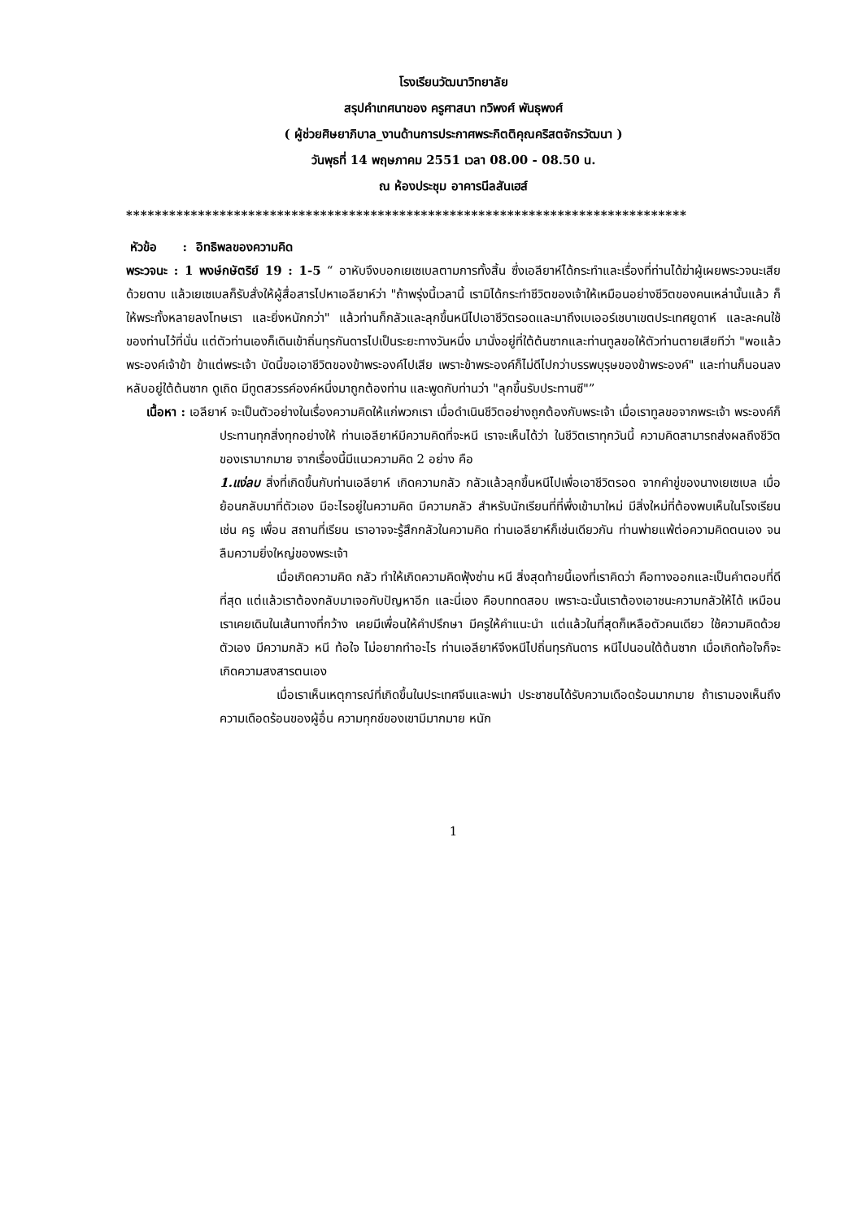โรงเรียนวัฒนาวิทยาลัย
สรุปคำเทศนาของ ครูศาสนา ทวิพงศ์ พันธุพงศ์
( ผู้ช่วยศิษยาภิบาล_งานด้านการประกาศพระกิตติคุณคริสตจักรวัฒนา )
วันพุธที่ 14 พฤษภาคม 2551 เวลา 08.00 - 08.50 น.
ณ ห้องประชุม อาคารนีลสันเฮส์
******************************************************************************
หัวข้อ : อิทธิพลของความคิด
พระวจนะ : 1 พงษ์กษัตริย์ 19 : 1-5 “ อาหับจึงบอกเยเซเบลตามการทั้งสิ้น ซึ่งเอลียาห์ได้กระทำและเรื่องที่ท่านได้ฆ่าผู้เผยพระวจนะเสียด้วยดาบ แล้วเยเซเบลก็รับสั่งให้ผู้สื่อสารไปหาเอลียาห์ว่า "ถ้าพรุ่งนี้เวลานี้ เรามิได้กระทำชีวิตของเจ้าให้เหมือนอย่างชีวิตของคนเหล่านั้นแล้ว ก็ให้พระทั้งหลายลงโทษเรา และยิ่งหนักกว่า" แล้วท่านก็กลัวและลุกขึ้นหนีไปเอาชีวิตรอดและมาถึงเบเออร์เชบาเขตประเทศยูดาห์ และละคนใช้ของท่านไว้ที่นั่น แต่ตัวท่านเองก็เดินเข้าถิ่นทุรกันดารไปเป็นระยะทางวันหนึ่ง มานั่งอยู่ที่ใต้ต้นซากและท่านทูลขอให้ตัวท่านตายเสียทีว่า "พอแล้วพระองค์เจ้าข้า ข้าแต่พระเจ้า บัดนี้ขอเอาชีวิตของข้าพระองค์ไปเสีย เพราะข้าพระองค์ก็ไม่ดีไปกว่าบรรพบุรุษของข้าพระองค์" และท่านก็นอนลงหลับอยู่ใต้ต้นซาก ดูเถิด มีทูตสวรรค์องค์หนึ่งมาถูกต้องท่าน และพูดกับท่านว่า "ลุกขึ้นรับประทานซี"”
เนื้อหา : เอลียาห์ จะเป็นตัวอย่างในเรื่องความคิดให้แก่พวกเรา เมื่อดำเนินชีวิตอย่างถูกต้องกับพระเจ้า เมื่อเราทูลขอจากพระเจ้า พระองค์ก็ประทานทุกสิ่งทุกอย่างให้ ท่านเอลียาห์มีความคิดที่จะหนี เราจะเห็นได้ว่า ในชีวิตเราทุกวันนี้ ความคิดสามารถส่งผลถึงชีวิตของเรามากมาย จากเรื่องนี้มีแนวความคิด 2 อย่าง คือ
1.แง่ลบ สิ่งที่เกิดขึ้นกับท่านเอลียาห์ เกิดความกลัว กลัวแล้วลุกขึ้นหนีไปเพื่อเอาชีวิตรอด จากคำขู่ของนางเยเซเบล เมื่อย้อนกลับมาที่ตัวเอง มีอะไรอยู่ในความคิด มีความกลัว สำหรับนักเรียนที่ที่พึ่งเข้ามาใหม่ มีสิ่งใหม่ที่ต้องพบเห็นในโรงเรียน เช่น ครู เพื่อน สถานที่เรียน เราอาจจะรู้สึกกลัวในความคิด ท่านเอลียาห์ก็เช่นเดียวกัน ท่านพ่ายแพ้ต่อความคิดตนเอง จนลืมความยิ่งใหญ่ของพระเจ้า
เมื่อเกิดความคิด กลัว ทำให้เกิดความคิดฟุ้งซ่าน หนี สิ่งสุดท้ายนี้เองที่เราคิดว่า คือทางออกและเป็นคำตอบที่ดีที่สุด แต่แล้วเราต้องกลับมาเจอกับปัญหาอีก และนี่เอง คือบททดสอบ เพราะฉะนั้นเราต้องเอาชนะความกลัวให้ได้ เหมือนเราเคยเดินในเส้นทางที่กว้าง เคยมีเพื่อนให้คำปรึกษา มีครูให้คำแนะนำ แต่แล้วในที่สุดก็เหลือตัวคนเดียว ใช้ความคิดด้วยตัวเอง มีความกลัว หนี ท้อใจ ไม่อยากทำอะไร ท่านเอลียาห์จึงหนีไปถิ่นทุรกันดาร หนีไปนอนใต้ต้นซาก เมื่อเกิดท้อใจก็จะเกิดความสงสารตนเอง
เมื่อเราเห็นเหตุการณ์ที่เกิดขึ้นในประเทศจีนและพม่า ประชาชนได้รับความเดือดร้อนมากมาย ถ้าเรามองเห็นถึงความเดือดร้อนของผู้อื่น ความทุกข์ของเขามีมากมาย หนัก
1